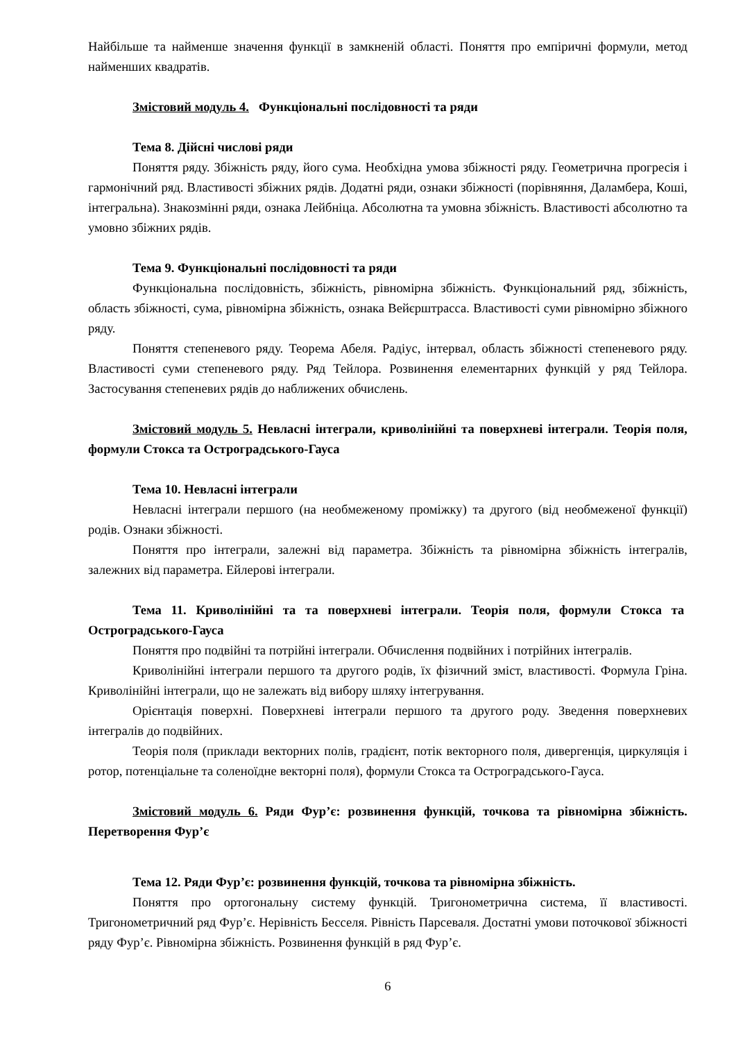Найбільше та найменше значення функції в замкненій області. Поняття про емпіричні формули, метод найменших квадратів.
Змістовий модуль 4. Функціональні послідовності та ряди
Тема 8. Дійсні числові ряди
Поняття ряду. Збіжність ряду, його сума. Необхідна умова збіжності ряду. Геометрична прогресія і гармонічний ряд. Властивості збіжних рядів. Додатні ряди, ознаки збіжності (порівняння, Даламбера, Коші, інтегральна). Знакозмінні ряди, ознака Лейбніца. Абсолютна та умовна збіжність. Властивості абсолютно та умовно збіжних рядів.
Тема 9. Функціональні послідовності та ряди
Функціональна послідовність, збіжність, рівномірна збіжність. Функціональний ряд, збіжність, область збіжності, сума, рівномірна збіжність, ознака Вейєрштрасса. Властивості суми рівномірно збіжного ряду.
Поняття степеневого ряду. Теорема Абеля. Радіус, інтервал, область збіжності степеневого ряду. Властивості суми степеневого ряду. Ряд Тейлора. Розвинення елементарних функцій у ряд Тейлора. Застосування степеневих рядів до наближених обчислень.
Змістовий модуль 5. Невласні інтеграли, криволінійні та поверхневі інтеграли. Теорія поля, формули Стокса та Остроградського-Гауса
Тема 10. Невласні інтеграли
Невласні інтеграли першого (на необмеженому проміжку) та другого (від необмеженої функції) родів. Ознаки збіжності.
Поняття про інтеграли, залежні від параметра. Збіжність та рівномірна збіжність інтегралів, залежних від параметра. Ейлерові інтеграли.
Тема 11. Криволінійні та та поверхневі інтеграли. Теорія поля, формули Стокса та Остроградського-Гауса
Поняття про подвійні та потрійні інтеграли. Обчислення подвійних і потрійних інтегралів.
Криволінійні інтеграли першого та другого родів, їх фізичний зміст, властивості. Формула Гріна. Криволінійні інтеграли, що не залежать від вибору шляху інтегрування.
Орієнтація поверхні. Поверхневі інтеграли першого та другого роду. Зведення поверхневих інтегралів до подвійних.
Теорія поля (приклади векторних полів, градієнт, потік векторного поля, дивергенція, циркуляція і ротор, потенціальне та соленоїдне векторні поля), формули Стокса та Остроградського-Гауса.
Змістовий модуль 6. Ряди Фур’є: розвинення функцій, точкова та рівномірна збіжність. Перетворення Фур’є
Тема 12. Ряди Фур’є: розвинення функцій, точкова та рівномірна збіжність.
Поняття про ортогональну систему функцій. Тригонометрична система, її властивості. Тригонометричний ряд Фур’є. Нерівність Бесселя. Рівність Парсеваля. Достатні умови поточкової збіжності ряду Фур’є. Рівномірна збіжність. Розвинення функцій в ряд Фур’є.
6